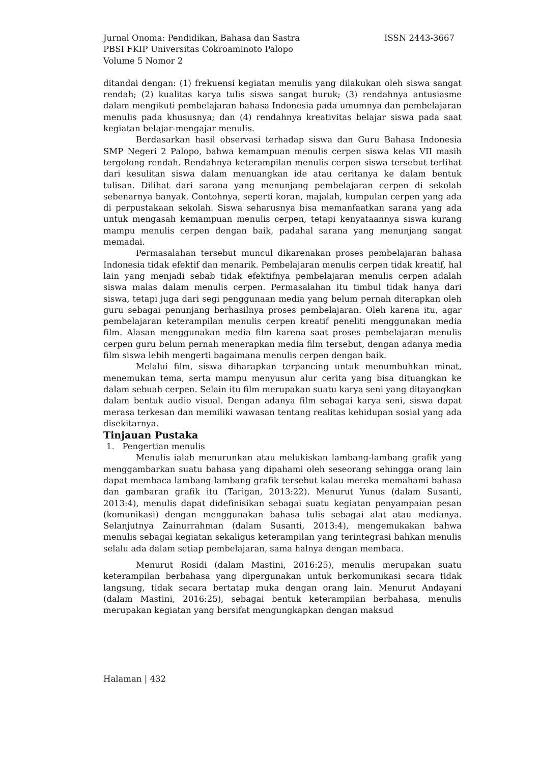Jurnal Onoma: Pendidikan, Bahasa dan Sastra ISSN 2443-3667
PBSI FKIP Universitas Cokroaminoto Palopo
Volume 5 Nomor 2
ditandai dengan: (1) frekuensi kegiatan menulis yang dilakukan oleh siswa sangat rendah; (2) kualitas karya tulis siswa sangat buruk; (3) rendahnya antusiasme dalam mengikuti pembelajaran bahasa Indonesia pada umumnya dan pembelajaran menulis pada khususnya; dan (4) rendahnya kreativitas belajar siswa pada saat kegiatan belajar-mengajar menulis.
Berdasarkan hasil observasi terhadap siswa dan Guru Bahasa Indonesia SMP Negeri 2 Palopo, bahwa kemampuan menulis cerpen siswa kelas VII masih tergolong rendah. Rendahnya keterampilan menulis cerpen siswa tersebut terlihat dari kesulitan siswa dalam menuangkan ide atau ceritanya ke dalam bentuk tulisan. Dilihat dari sarana yang menunjang pembelajaran cerpen di sekolah sebenarnya banyak. Contohnya, seperti koran, majalah, kumpulan cerpen yang ada di perpustakaan sekolah. Siswa seharusnya bisa memanfaatkan sarana yang ada untuk mengasah kemampuan menulis cerpen, tetapi kenyataannya siswa kurang mampu menulis cerpen dengan baik, padahal sarana yang menunjang sangat memadai.
Permasalahan tersebut muncul dikarenakan proses pembelajaran bahasa Indonesia tidak efektif dan menarik. Pembelajaran menulis cerpen tidak kreatif, hal lain yang menjadi sebab tidak efektifnya pembelajaran menulis cerpen adalah siswa malas dalam menulis cerpen. Permasalahan itu timbul tidak hanya dari siswa, tetapi juga dari segi penggunaan media yang belum pernah diterapkan oleh guru sebagai penunjang berhasilnya proses pembelajaran. Oleh karena itu, agar pembelajaran keterampilan menulis cerpen kreatif peneliti menggunakan media film. Alasan menggunakan media film karena saat proses pembelajaran menulis cerpen guru belum pernah menerapkan media film tersebut, dengan adanya media film siswa lebih mengerti bagaimana menulis cerpen dengan baik.
Melalui film, siswa diharapkan terpancing untuk menumbuhkan minat, menemukan tema, serta mampu menyusun alur cerita yang bisa dituangkan ke dalam sebuah cerpen. Selain itu film merupakan suatu karya seni yang ditayangkan dalam bentuk audio visual. Dengan adanya film sebagai karya seni, siswa dapat merasa terkesan dan memiliki wawasan tentang realitas kehidupan sosial yang ada disekitarnya.
Tinjauan Pustaka
1. Pengertian menulis
Menulis ialah menurunkan atau melukiskan lambang-lambang grafik yang menggambarkan suatu bahasa yang dipahami oleh seseorang sehingga orang lain dapat membaca lambang-lambang grafik tersebut kalau mereka memahami bahasa dan gambaran grafik itu (Tarigan, 2013:22). Menurut Yunus (dalam Susanti, 2013:4), menulis dapat didefinisikan sebagai suatu kegiatan penyampaian pesan (komunikasi) dengan menggunakan bahasa tulis sebagai alat atau medianya. Selanjutnya Zainurrahman (dalam Susanti, 2013:4), mengemukakan bahwa menulis sebagai kegiatan sekaligus keterampilan yang terintegrasi bahkan menulis selalu ada dalam setiap pembelajaran, sama halnya dengan membaca.
Menurut Rosidi (dalam Mastini, 2016:25), menulis merupakan suatu keterampilan berbahasa yang dipergunakan untuk berkomunikasi secara tidak langsung, tidak secara bertatap muka dengan orang lain. Menurut Andayani (dalam Mastini, 2016:25), sebagai bentuk keterampilan berbahasa, menulis merupakan kegiatan yang bersifat mengungkapkan dengan maksud
Halaman | 432